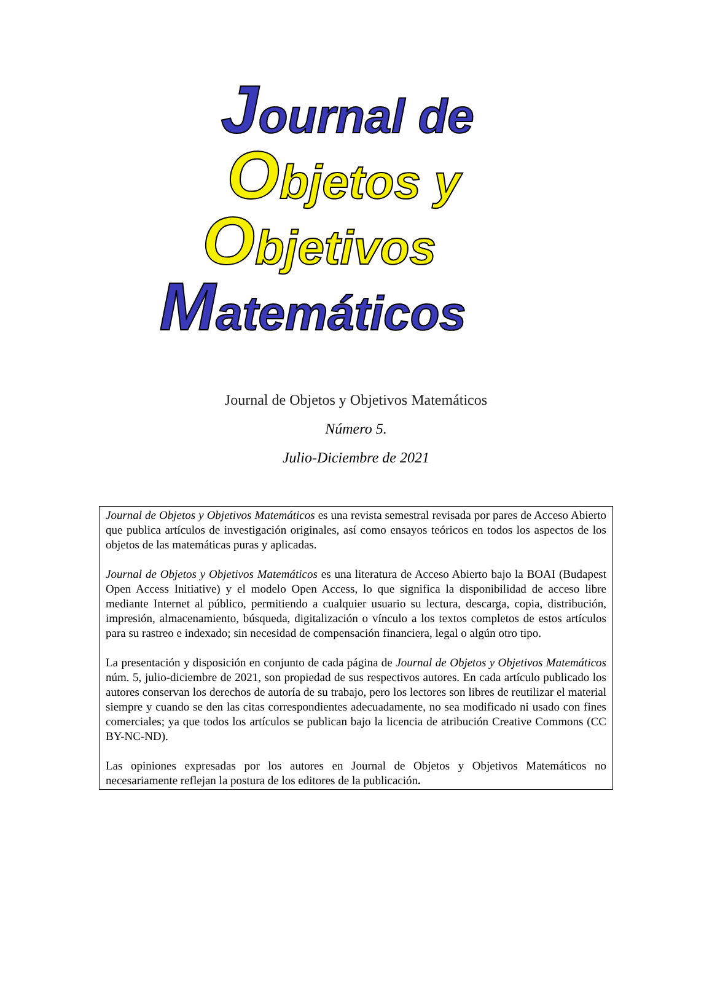Journal de
Objetos y
Objetivos
Matemáticos
Journal de Objetos y Objetivos Matemáticos
Número 5.
Julio-Diciembre de 2021
Journal de Objetos y Objetivos Matemáticos es una revista semestral revisada por pares de Acceso Abierto que publica artículos de investigación originales, así como ensayos teóricos en todos los aspectos de los objetos de las matemáticas puras y aplicadas.
Journal de Objetos y Objetivos Matemáticos es una literatura de Acceso Abierto bajo la BOAI (Budapest Open Access Initiative) y el modelo Open Access, lo que significa la disponibilidad de acceso libre mediante Internet al público, permitiendo a cualquier usuario su lectura, descarga, copia, distribución, impresión, almacenamiento, búsqueda, digitalización o vínculo a los textos completos de estos artículos para su rastreo e indexado; sin necesidad de compensación financiera, legal o algún otro tipo.
La presentación y disposición en conjunto de cada página de Journal de Objetos y Objetivos Matemáticos núm. 5, julio-diciembre de 2021, son propiedad de sus respectivos autores. En cada artículo publicado los autores conservan los derechos de autoría de su trabajo, pero los lectores son libres de reutilizar el material siempre y cuando se den las citas correspondientes adecuadamente, no sea modificado ni usado con fines comerciales; ya que todos los artículos se publican bajo la licencia de atribución Creative Commons (CC BY-NC-ND).
Las opiniones expresadas por los autores en Journal de Objetos y Objetivos Matemáticos no necesariamente reflejan la postura de los editores de la publicación.